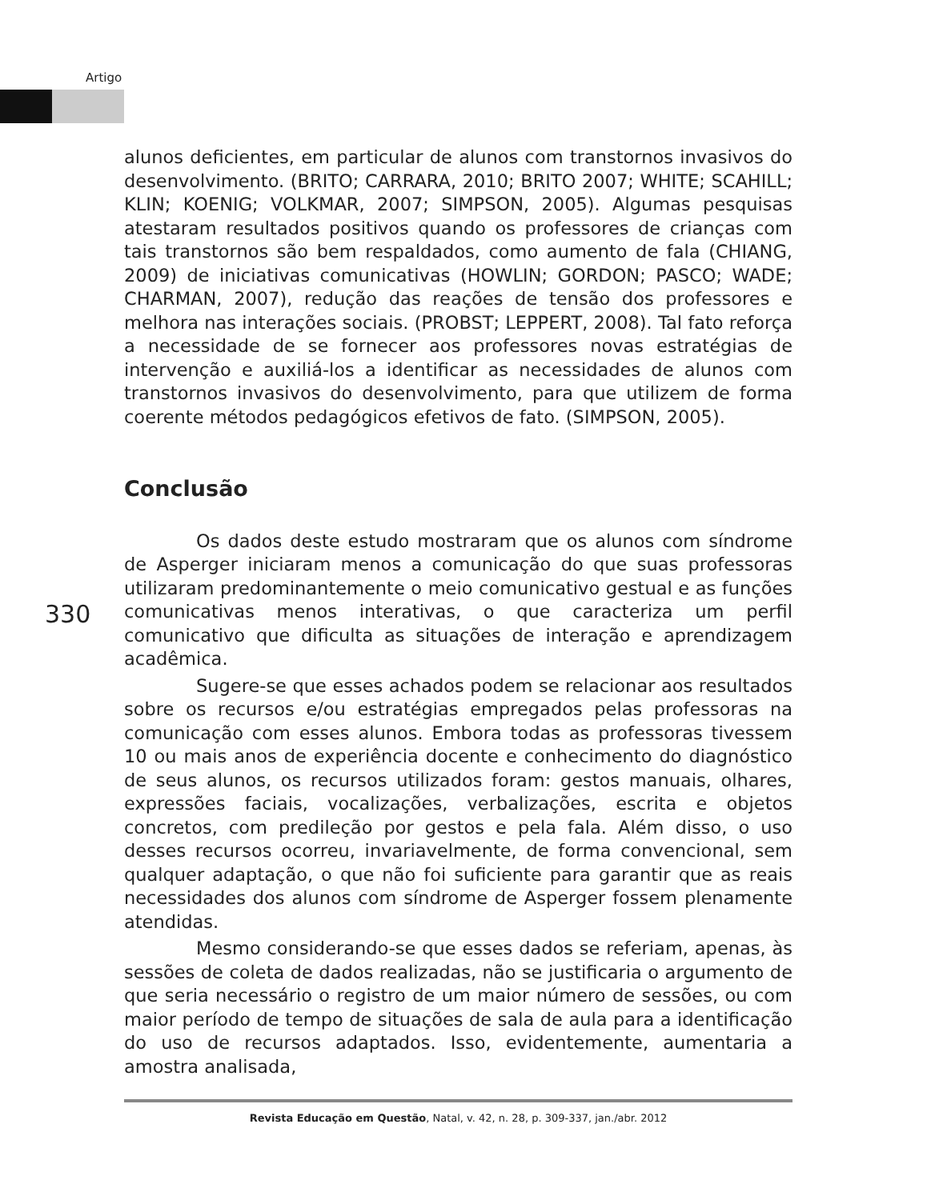Artigo
alunos deficientes, em particular de alunos com transtornos invasivos do desenvolvimento. (BRITO; CARRARA, 2010; BRITO 2007; WHITE; SCAHILL; KLIN; KOENIG; VOLKMAR, 2007; SIMPSON, 2005). Algumas pesquisas atestaram resultados positivos quando os professores de crianças com tais transtornos são bem respaldados, como aumento de fala (CHIANG, 2009) de iniciativas comunicativas (HOWLIN; GORDON; PASCO; WADE; CHARMAN, 2007), redução das reações de tensão dos professores e melhora nas interações sociais. (PROBST; LEPPERT, 2008). Tal fato reforça a necessidade de se fornecer aos professores novas estratégias de intervenção e auxiliá-los a identificar as necessidades de alunos com transtornos invasivos do desenvolvimento, para que utilizem de forma coerente métodos pedagógicos efetivos de fato. (SIMPSON, 2005).
Conclusão
Os dados deste estudo mostraram que os alunos com síndrome de Asperger iniciaram menos a comunicação do que suas professoras utilizaram predominantemente o meio comunicativo gestual e as funções comunicativas menos interativas, o que caracteriza um perfil comunicativo que dificulta as situações de interação e aprendizagem acadêmica.
Sugere-se que esses achados podem se relacionar aos resultados sobre os recursos e/ou estratégias empregados pelas professoras na comunicação com esses alunos. Embora todas as professoras tivessem 10 ou mais anos de experiência docente e conhecimento do diagnóstico de seus alunos, os recursos utilizados foram: gestos manuais, olhares, expressões faciais, vocalizações, verbalizações, escrita e objetos concretos, com predileção por gestos e pela fala. Além disso, o uso desses recursos ocorreu, invariavelmente, de forma convencional, sem qualquer adaptação, o que não foi suficiente para garantir que as reais necessidades dos alunos com síndrome de Asperger fossem plenamente atendidas.
Mesmo considerando-se que esses dados se referiam, apenas, às sessões de coleta de dados realizadas, não se justificaria o argumento de que seria necessário o registro de um maior número de sessões, ou com maior período de tempo de situações de sala de aula para a identificação do uso de recursos adaptados. Isso, evidentemente, aumentaria a amostra analisada,
330
Revista Educação em Questão, Natal, v. 42, n. 28, p. 309-337, jan./abr. 2012